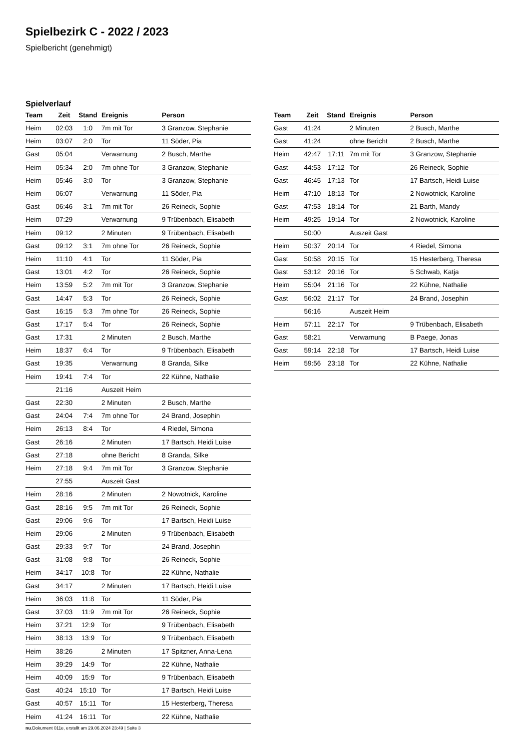Spielbezirk C - 2022 / 2023
Spielbericht (genehmigt)
Spielverlauf
| Team | Zeit | Stand | Ereignis | Person |
| --- | --- | --- | --- | --- |
| Heim | 02:03 | 1:0 | 7m mit Tor | 3 Granzow, Stephanie |
| Heim | 03:07 | 2:0 | Tor | 11 Söder, Pia |
| Gast | 05:04 | | Verwarnung | 2 Busch, Marthe |
| Heim | 05:34 | 2:0 | 7m ohne Tor | 3 Granzow, Stephanie |
| Heim | 05:46 | 3:0 | Tor | 3 Granzow, Stephanie |
| Heim | 06:07 | | Verwarnung | 11 Söder, Pia |
| Gast | 06:46 | 3:1 | 7m mit Tor | 26 Reineck, Sophie |
| Heim | 07:29 | | Verwarnung | 9 Trübenbach, Elisabeth |
| Heim | 09:12 | | 2 Minuten | 9 Trübenbach, Elisabeth |
| Gast | 09:12 | 3:1 | 7m ohne Tor | 26 Reineck, Sophie |
| Heim | 11:10 | 4:1 | Tor | 11 Söder, Pia |
| Gast | 13:01 | 4:2 | Tor | 26 Reineck, Sophie |
| Heim | 13:59 | 5:2 | 7m mit Tor | 3 Granzow, Stephanie |
| Gast | 14:47 | 5:3 | Tor | 26 Reineck, Sophie |
| Gast | 16:15 | 5:3 | 7m ohne Tor | 26 Reineck, Sophie |
| Gast | 17:17 | 5:4 | Tor | 26 Reineck, Sophie |
| Gast | 17:31 | | 2 Minuten | 2 Busch, Marthe |
| Heim | 18:37 | 6:4 | Tor | 9 Trübenbach, Elisabeth |
| Gast | 19:35 | | Verwarnung | 8 Granda, Silke |
| Heim | 19:41 | 7:4 | Tor | 22 Kühne, Nathalie |
| | 21:16 | | Auszeit Heim | |
| Gast | 22:30 | | 2 Minuten | 2 Busch, Marthe |
| Gast | 24:04 | 7:4 | 7m ohne Tor | 24 Brand, Josephin |
| Heim | 26:13 | 8:4 | Tor | 4 Riedel, Simona |
| Gast | 26:16 | | 2 Minuten | 17 Bartsch, Heidi Luise |
| Gast | 27:18 | | ohne Bericht | 8 Granda, Silke |
| Heim | 27:18 | 9:4 | 7m mit Tor | 3 Granzow, Stephanie |
| | 27:55 | | Auszeit Gast | |
| Heim | 28:16 | | 2 Minuten | 2 Nowotnick, Karoline |
| Gast | 28:16 | 9:5 | 7m mit Tor | 26 Reineck, Sophie |
| Gast | 29:06 | 9:6 | Tor | 17 Bartsch, Heidi Luise |
| Heim | 29:06 | | 2 Minuten | 9 Trübenbach, Elisabeth |
| Gast | 29:33 | 9:7 | Tor | 24 Brand, Josephin |
| Gast | 31:08 | 9:8 | Tor | 26 Reineck, Sophie |
| Heim | 34:17 | 10:8 | Tor | 22 Kühne, Nathalie |
| Gast | 34:17 | | 2 Minuten | 17 Bartsch, Heidi Luise |
| Heim | 36:03 | 11:8 | Tor | 11 Söder, Pia |
| Gast | 37:03 | 11:9 | 7m mit Tor | 26 Reineck, Sophie |
| Heim | 37:21 | 12:9 | Tor | 9 Trübenbach, Elisabeth |
| Heim | 38:13 | 13:9 | Tor | 9 Trübenbach, Elisabeth |
| Heim | 38:26 | | 2 Minuten | 17 Spitzner, Anna-Lena |
| Heim | 39:29 | 14:9 | Tor | 22 Kühne, Nathalie |
| Heim | 40:09 | 15:9 | Tor | 9 Trübenbach, Elisabeth |
| Gast | 40:24 | 15:10 | Tor | 17 Bartsch, Heidi Luise |
| Gast | 40:57 | 15:11 | Tor | 15 Hesterberg, Theresa |
| Heim | 41:24 | 16:11 | Tor | 22 Kühne, Nathalie |
| Team | Zeit | Stand | Ereignis | Person |
| --- | --- | --- | --- | --- |
| Gast | 41:24 | | 2 Minuten | 2 Busch, Marthe |
| Gast | 41:24 | | ohne Bericht | 2 Busch, Marthe |
| Heim | 42:47 | 17:11 | 7m mit Tor | 3 Granzow, Stephanie |
| Gast | 44:53 | 17:12 | Tor | 26 Reineck, Sophie |
| Gast | 46:45 | 17:13 | Tor | 17 Bartsch, Heidi Luise |
| Heim | 47:10 | 18:13 | Tor | 2 Nowotnick, Karoline |
| Gast | 47:53 | 18:14 | Tor | 21 Barth, Mandy |
| Heim | 49:25 | 19:14 | Tor | 2 Nowotnick, Karoline |
| | 50:00 | | Auszeit Gast | |
| Heim | 50:37 | 20:14 | Tor | 4 Riedel, Simona |
| Gast | 50:58 | 20:15 | Tor | 15 Hesterberg, Theresa |
| Gast | 53:12 | 20:16 | Tor | 5 Schwab, Katja |
| Heim | 55:04 | 21:16 | Tor | 22 Kühne, Nathalie |
| Gast | 56:02 | 21:17 | Tor | 24 Brand, Josephin |
| | 56:16 | | Auszeit Heim | |
| Heim | 57:11 | 22:17 | Tor | 9 Trübenbach, Elisabeth |
| Gast | 58:21 | | Verwarnung | B Paege, Jonas |
| Gast | 59:14 | 22:18 | Tor | 17 Bartsch, Heidi Luise |
| Heim | 59:56 | 23:18 | Tor | 22 Kühne, Nathalie |
nu.Dokument 011e, erstellt am 29.06.2024 23:49 | Seite 3